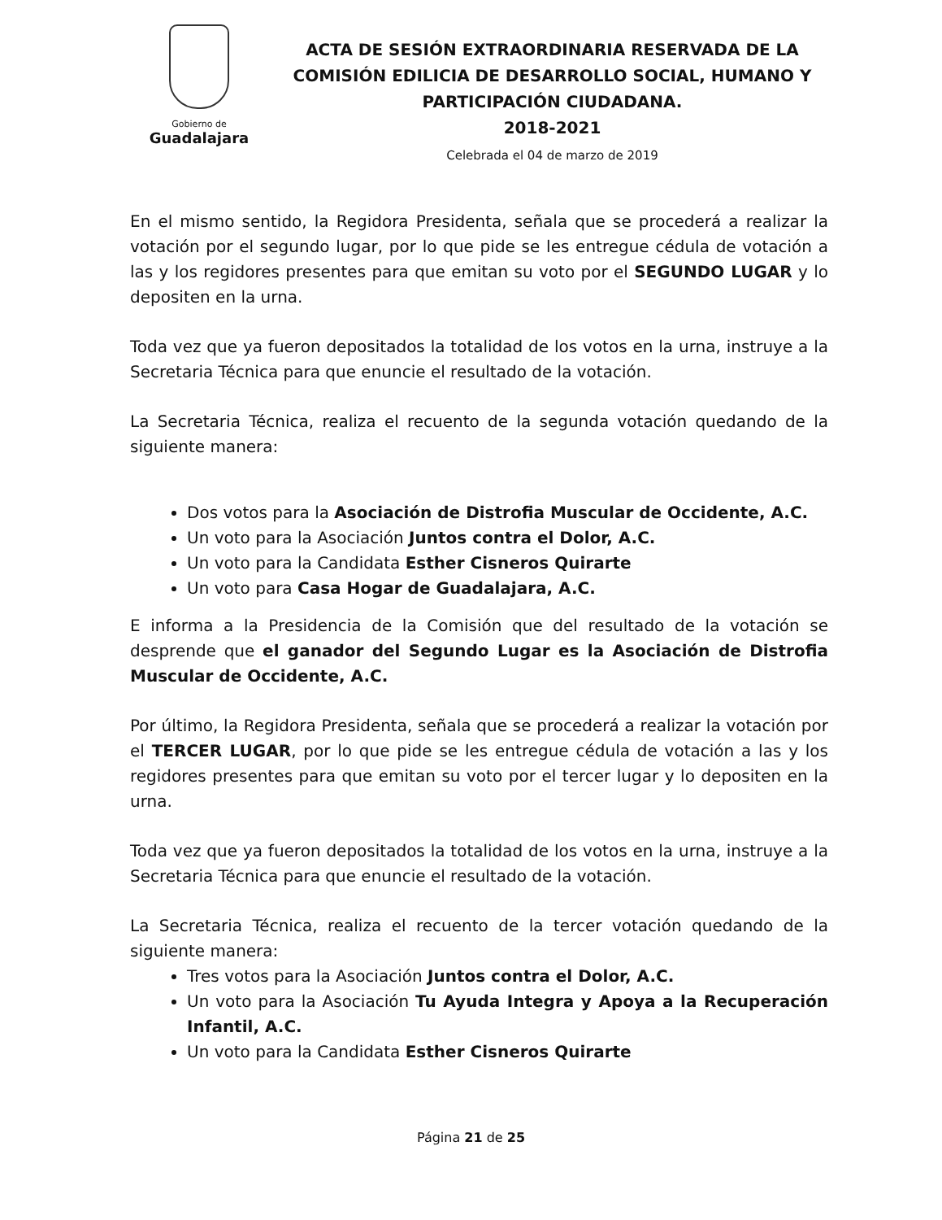Gobierno de
Guadalajara
ACTA DE SESIÓN EXTRAORDINARIA RESERVADA DE LA COMISIÓN EDILICIA DE DESARROLLO SOCIAL, HUMANO Y PARTICIPACIÓN CIUDADANA.
2018-2021
Celebrada el 04 de marzo de 2019
En el mismo sentido, la Regidora Presidenta, señala que se procederá a realizar la votación por el segundo lugar, por lo que pide se les entregue cédula de votación a las y los regidores presentes para que emitan su voto por el SEGUNDO LUGAR y lo depositen en la urna.
Toda vez que ya fueron depositados la totalidad de los votos en la urna, instruye a la Secretaria Técnica para que enuncie el resultado de la votación.
La Secretaria Técnica, realiza el recuento de la segunda votación quedando de la siguiente manera:
Dos votos para la Asociación de Distrofia Muscular de Occidente, A.C.
Un voto para la Asociación Juntos contra el Dolor, A.C.
Un voto para la Candidata Esther Cisneros Quirarte
Un voto para Casa Hogar de Guadalajara, A.C.
E informa a la Presidencia de la Comisión que del resultado de la votación se desprende que el ganador del Segundo Lugar es la Asociación de Distrofia Muscular de Occidente, A.C.
Por último, la Regidora Presidenta, señala que se procederá a realizar la votación por el TERCER LUGAR, por lo que pide se les entregue cédula de votación a las y los regidores presentes para que emitan su voto por el tercer lugar y lo depositen en la urna.
Toda vez que ya fueron depositados la totalidad de los votos en la urna, instruye a la Secretaria Técnica para que enuncie el resultado de la votación.
La Secretaria Técnica, realiza el recuento de la tercer votación quedando de la siguiente manera:
Tres votos para la Asociación Juntos contra el Dolor, A.C.
Un voto para la Asociación Tu Ayuda Integra y Apoya a la Recuperación Infantil, A.C.
Un voto para la Candidata Esther Cisneros Quirarte
Página 21 de 25